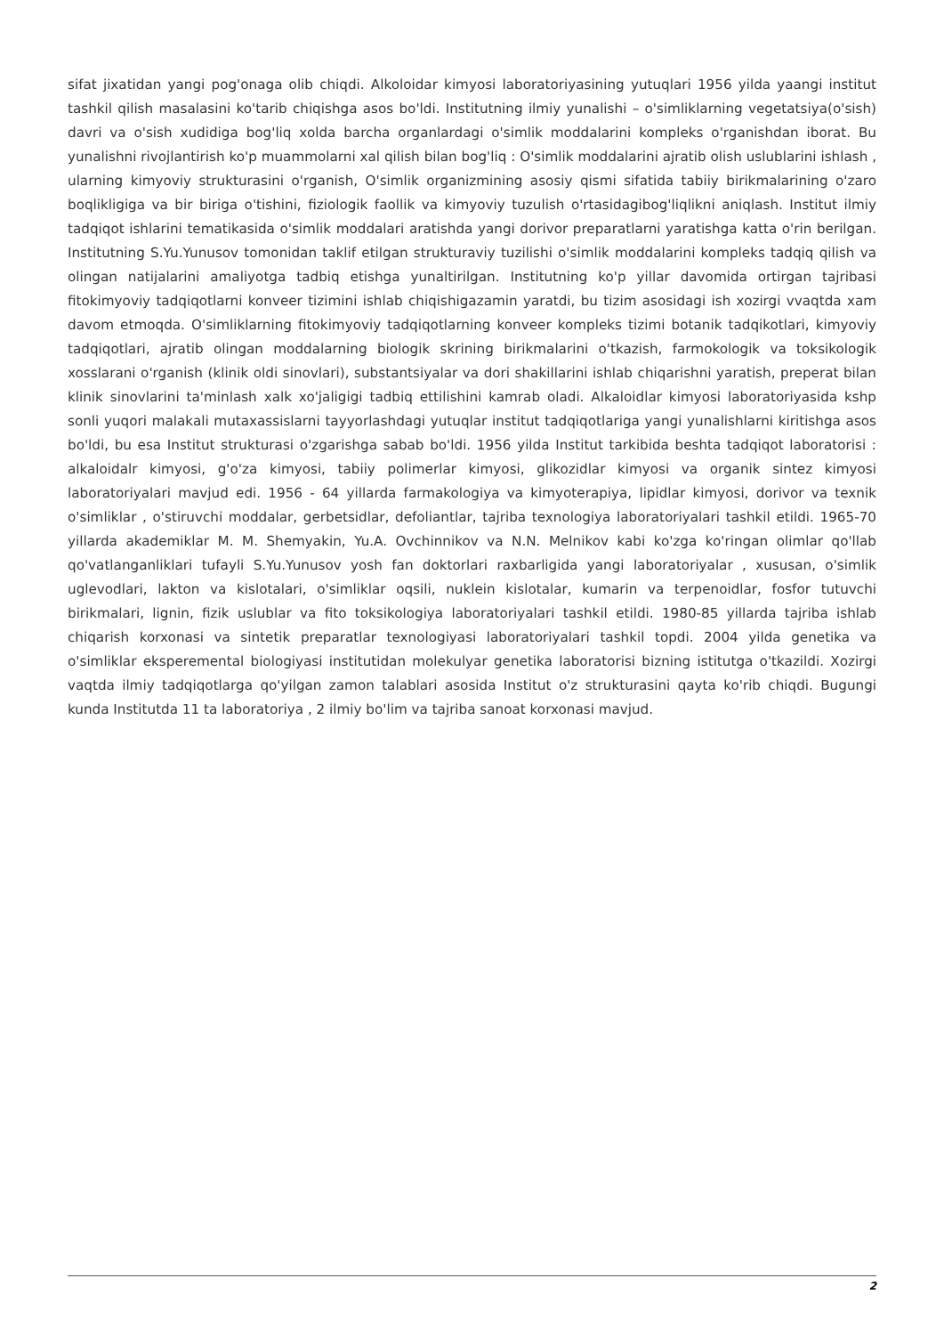sifat jixatidan yangi pog'onaga olib chiqdi. Alkoloidar kimyosi laboratoriyasining yutuqlari 1956 yilda yaangi institut tashkil qilish masalasini ko'tarib chiqishga asos bo'ldi. Institutning ilmiy yunalishi – o'simliklarning vegetatsiya(o'sish) davri va o'sish xudidiga bog'liq xolda barcha organlardagi o'simlik moddalarini kompleks o'rganishdan iborat. Bu yunalishni rivojlantirish ko'p muammolarni xal qilish bilan bog'liq : O'simlik moddalarini ajratib olish uslublarini ishlash , ularning kimyoviy strukturasini o'rganish, O'simlik organizmining asosiy qismi sifatida tabiiy birikmalarining o'zaro boqlikligiga va bir biriga o'tishini, fiziologik faollik va kimyoviy tuzulish o'rtasidagibog'liqlikni aniqlash. Institut ilmiy tadqiqot ishlarini tematikasida o'simlik moddalari aratishda yangi dorivor preparatlarni yaratishga katta o'rin berilgan. Institutning S.Yu.Yunusov tomonidan taklif etilgan strukturaviy tuzilishi o'simlik moddalarini kompleks tadqiq qilish va olingan natijalarini amaliyotga tadbiq etishga yunaltirilgan. Institutning ko'p yillar davomida ortirgan tajribasi fitokimyoviy tadqiqotlarni konveer tizimini ishlab chiqishigazamin yaratdi, bu tizim asosidagi ish xozirgi vvaqtda xam davom etmoqda. O'simliklarning fitokimyoviy tadqiqotlarning konveer kompleks tizimi botanik tadqikotlari, kimyoviy tadqiqotlari, ajratib olingan moddalarning biologik skrining birikmalarini o'tkazish, farmokologik va toksikologik xosslarani o'rganish (klinik oldi sinovlari), substantsiyalar va dori shakillarini ishlab chiqarishni yaratish, preperat bilan klinik sinovlarini ta'minlash xalk xo'jaligigi tadbiq ettilishini kamrab oladi. Alkaloidlar kimyosi laboratoriyasida kshp sonli yuqori malakali mutaxassislarni tayyorlashdagi yutuqlar institut tadqiqotlariga yangi yunalishlarni kiritishga asos bo'ldi, bu esa Institut strukturasi o'zgarishga sabab bo'ldi. 1956 yilda Institut tarkibida beshta tadqiqot laboratorisi : alkaloidalr kimyosi, g'o'za kimyosi, tabiiy polimerlar kimyosi, glikozidlar kimyosi va organik sintez kimyosi laboratoriyalari mavjud edi. 1956 - 64 yillarda farmakologiya va kimyoterapiya, lipidlar kimyosi, dorivor va texnik o'simliklar , o'stiruvchi moddalar, gerbetsidlar, defoliantlar, tajriba texnologiya laboratoriyalari tashkil etildi. 1965-70 yillarda akademiklar M. M. Shemyakin, Yu.A. Ovchinnikov va N.N. Melnikov kabi ko'zga ko'ringan olimlar qo'llab qo'vatlanganliklari tufayli S.Yu.Yunusov yosh fan doktorlari raxbarligida yangi laboratoriyalar , xususan, o'simlik uglevodlari, lakton va kislotalari, o'simliklar oqsili, nuklein kislotalar, kumarin va terpenoidlar, fosfor tutuvchi birikmalari, lignin, fizik uslublar va fito toksikologiya laboratoriyalari tashkil etildi. 1980-85 yillarda tajriba ishlab chiqarish korxonasi va sintetik preparatlar texnologiyasi laboratoriyalari tashkil topdi. 2004 yilda genetika va o'simliklar eksperemental biologiyasi institutidan molekulyar genetika laboratorisi bizning istitutga o'tkazildi. Xozirgi vaqtda ilmiy tadqiqotlarga qo'yilgan zamon talablari asosida Institut o'z strukturasini qayta ko'rib chiqdi. Bugungi kunda Institutda 11 ta laboratoriya , 2 ilmiy bo'lim va tajriba sanoat korxonasi mavjud.
2